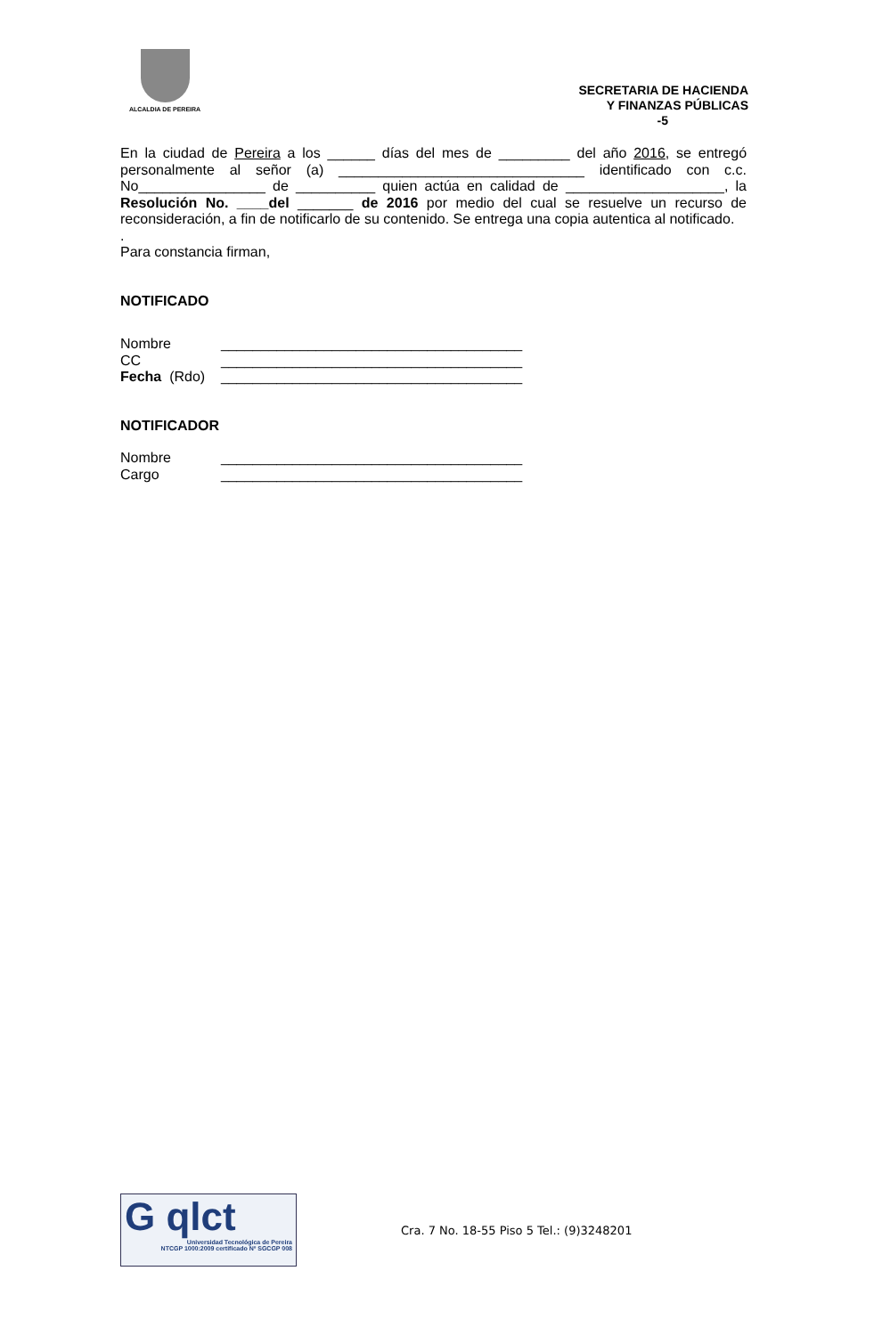ALCALDIA DE PEREIRA
SECRETARIA DE HACIENDA
Y FINANZAS PÚBLICAS
-5
En la ciudad de Pereira a los ______ días del mes de _________ del año 2016, se entregó personalmente al señor (a) _______________________________ identificado con c.c. No________________ de __________ quien actúa en calidad de ____________________, la Resolución No. ____del _______ de 2016 por medio del cual se resuelve un recurso de reconsideración, a fin de notificarlo de su contenido. Se entrega una copia autentica al notificado.
.
Para constancia firman,
NOTIFICADO
Nombre ______________________________________
CC ______________________________________
Fecha (Rdo) ______________________________________
NOTIFICADOR
Nombre ______________________________________
Cargo ______________________________________
G qlct
Universidad Tecnológica de Pereira
NTCGP 1000:2009 certificado Nº SGCGP 008
Cra. 7 No. 18-55 Piso 5 Tel.: (9)3248201